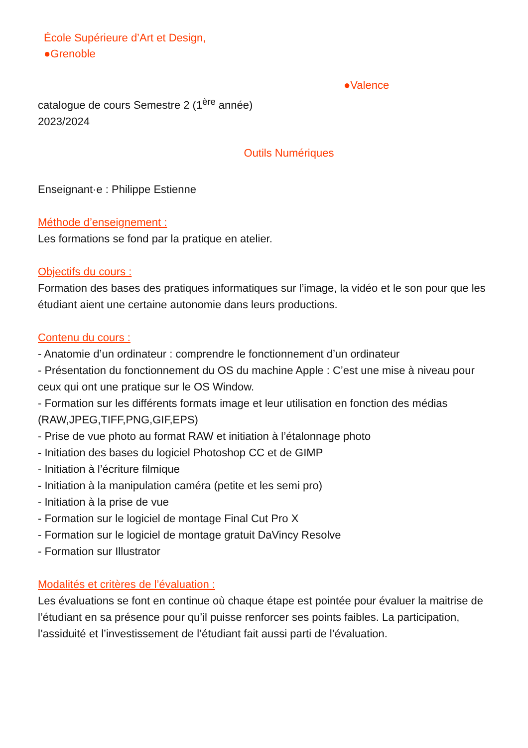École Supérieure d’Art et Design,
●Grenoble
●Valence
catalogue de cours Semestre 2 (1<sup>ère</sup> année)
2023/2024
Outils Numériques
Enseignant·e : Philippe Estienne
Méthode d’enseignement :
Les formations se fond par la pratique en atelier.
Objectifs du cours :
Formation des bases des pratiques informatiques sur l’image, la vidéo et le son pour que les étudiant aient une certaine autonomie dans leurs productions.
Contenu du cours :
- Anatomie d’un ordinateur : comprendre le fonctionnement d’un ordinateur
- Présentation du fonctionnement du OS du machine Apple : C’est une mise à niveau pour ceux qui ont une pratique sur le OS Window.
- Formation sur les différents formats image et leur utilisation en fonction des médias (RAW,JPEG,TIFF,PNG,GIF,EPS)
- Prise de vue photo au format RAW et initiation à l’étalonnage photo
- Initiation des bases du logiciel Photoshop CC et de GIMP
- Initiation à l’écriture filmique
- Initiation à la manipulation caméra (petite et les semi pro)
- Initiation à la prise de vue
- Formation sur le logiciel de montage Final Cut Pro X
- Formation sur le logiciel de montage gratuit DaVincy Resolve
- Formation sur Illustrator
Modalités et critères de l’évaluation :
Les évaluations se font en continue où chaque étape est pointée pour évaluer la maitrise de l’étudiant en sa présence pour qu’il puisse renforcer ses points faibles. La participation, l’assiduité et l’investissement de l’étudiant fait aussi parti de l’évaluation.